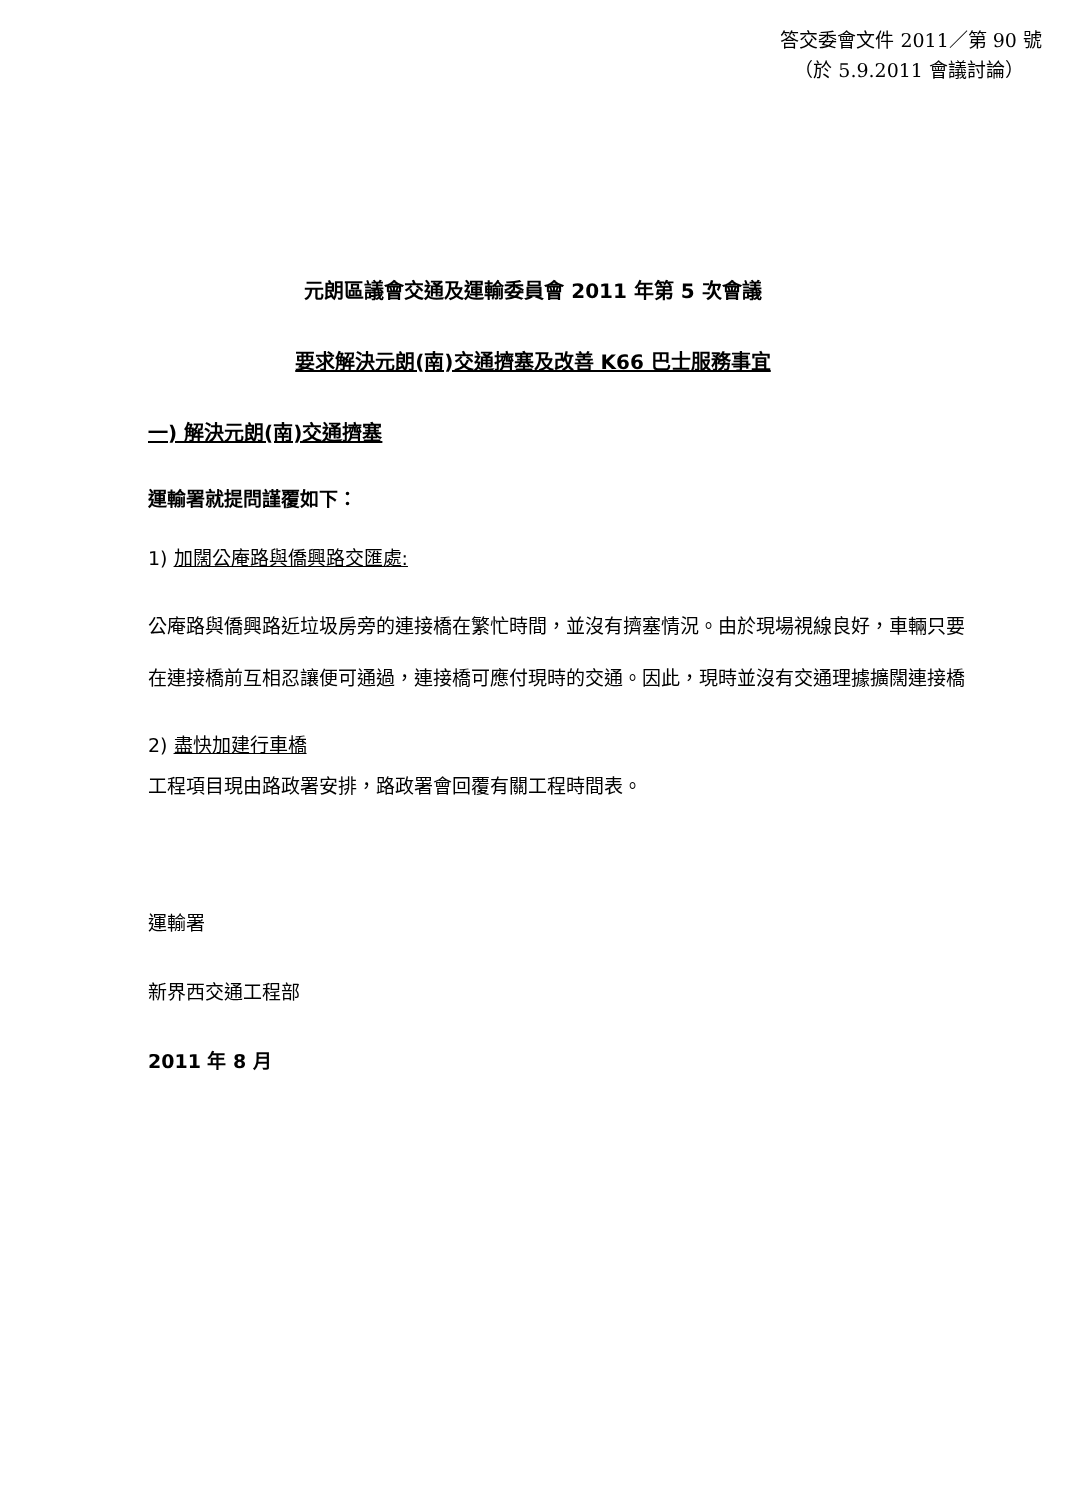答交委會文件 2011／第 90 號
（於 5.9.2011 會議討論）
元朗區議會交通及運輸委員會 2011 年第 5 次會議
要求解決元朗(南)交通擠塞及改善 K66 巴士服務事宜
一) 解決元朗(南)交通擠塞
運輸署就提問謹覆如下：
1) 加闊公庵路與僑興路交匯處:
公庵路與僑興路近垃圾房旁的連接橋在繁忙時間，並沒有擠塞情況。由於現場視線良好，車輛只要在連接橋前互相忍讓便可通過，連接橋可應付現時的交通。因此，現時並沒有交通理據擴闊連接橋
2) 盡快加建行車橋
工程項目現由路政署安排，路政署會回覆有關工程時間表。
運輸署
新界西交通工程部
2011 年 8 月